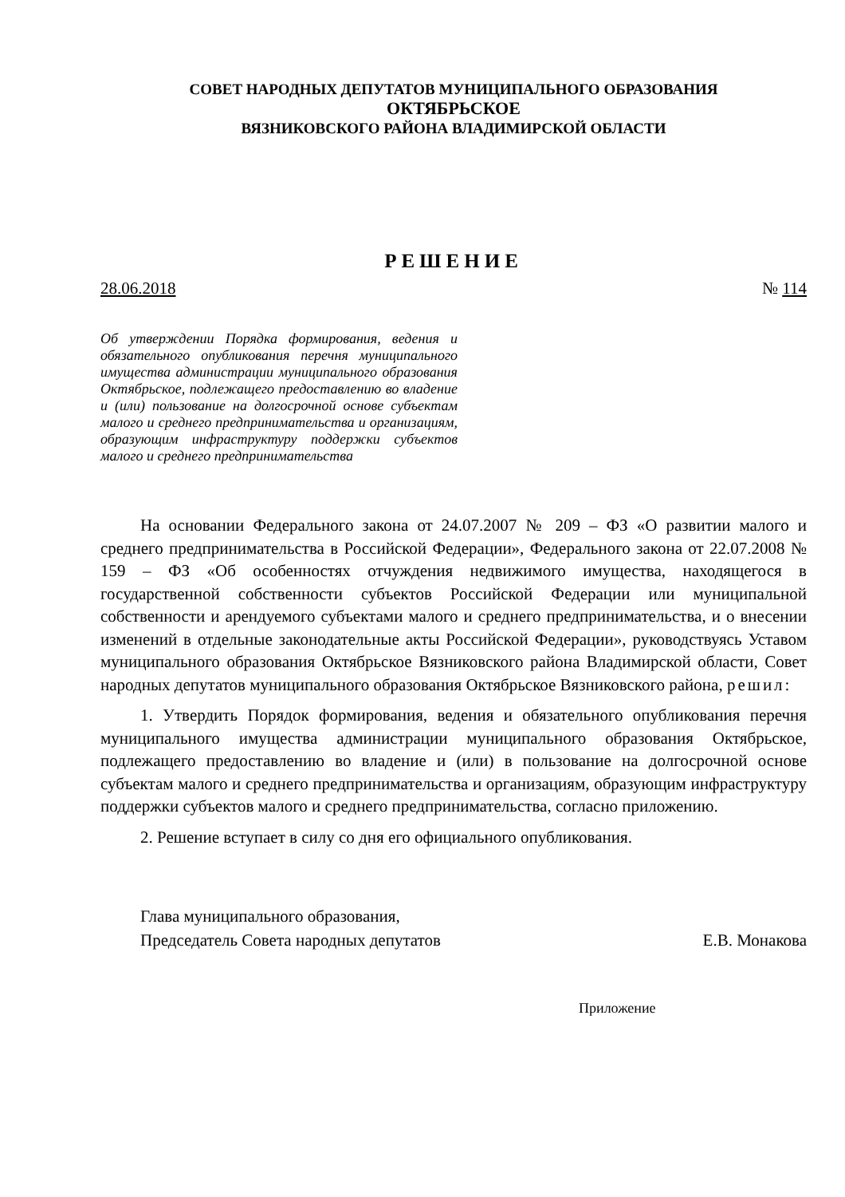СОВЕТ НАРОДНЫХ ДЕПУТАТОВ МУНИЦИПАЛЬНОГО ОБРАЗОВАНИЯ
ОКТЯБРЬСКОЕ
ВЯЗНИКОВСКОГО РАЙОНА ВЛАДИМИРСКОЙ ОБЛАСТИ
РЕШЕНИЕ
28.06.2018 № 114
Об утверждении Порядка формирования, ведения и обязательного опубликования перечня муниципального имущества администрации муниципального образования Октябрьское, подлежащего предоставлению во владение и (или) пользование на долгосрочной основе субъектам малого и среднего предпринимательства и организациям, образующим инфраструктуру поддержки субъектов малого и среднего предпринимательства
На основании Федерального закона от 24.07.2007 № 209 – ФЗ «О развитии малого и среднего предпринимательства в Российской Федерации», Федерального закона от 22.07.2008 № 159 – ФЗ «Об особенностях отчуждения недвижимого имущества, находящегося в государственной собственности субъектов Российской Федерации или муниципальной собственности и арендуемого субъектами малого и среднего предпринимательства, и о внесении изменений в отдельные законодательные акты Российской Федерации», руководствуясь Уставом муниципального образования Октябрьское Вязниковского района Владимирской области, Совет народных депутатов муниципального образования Октябрьское Вязниковского района, решил:
1. Утвердить Порядок формирования, ведения и обязательного опубликования перечня муниципального имущества администрации муниципального образования Октябрьское, подлежащего предоставлению во владение и (или) в пользование на долгосрочной основе субъектам малого и среднего предпринимательства и организациям, образующим инфраструктуру поддержки субъектов малого и среднего предпринимательства, согласно приложению.
2. Решение вступает в силу со дня его официального опубликования.
Глава муниципального образования,
Председатель Совета народных депутатов
Е.В. Монакова
Приложение